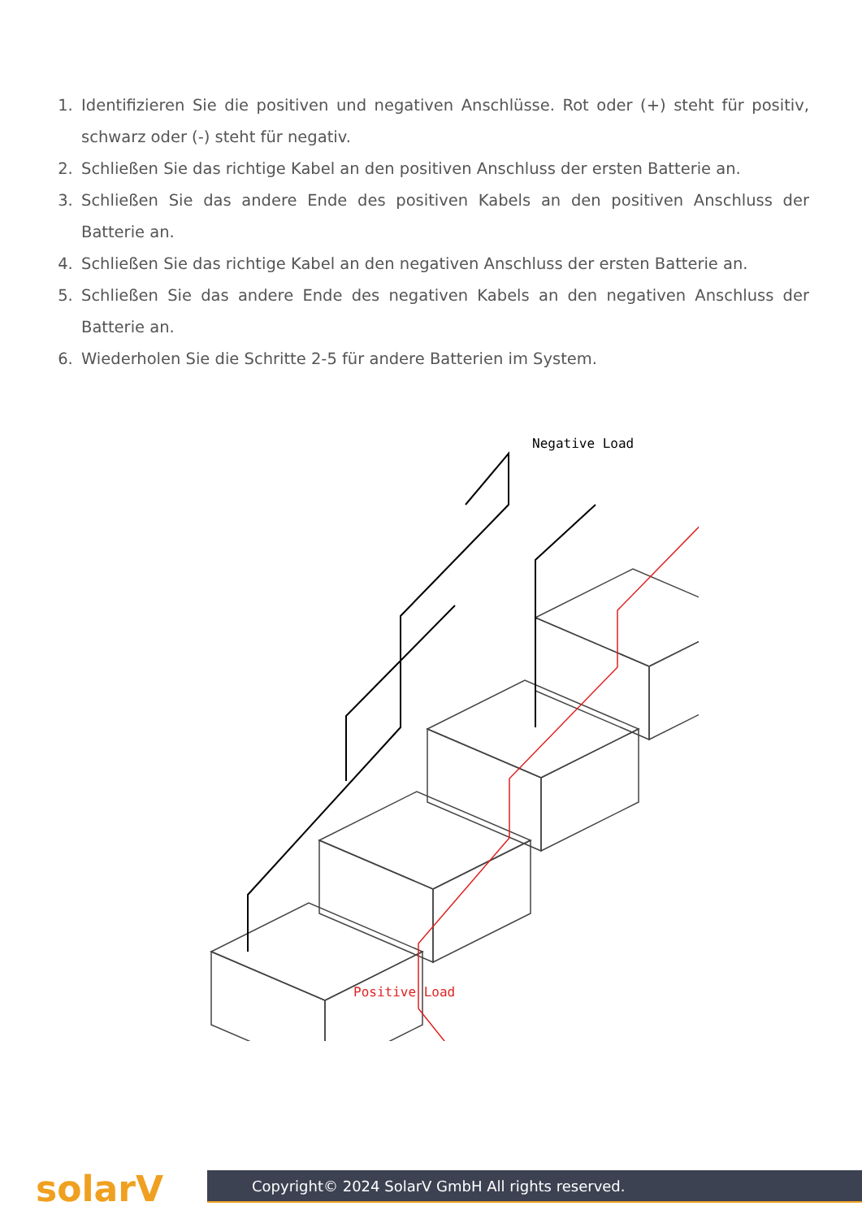1. Identifizieren Sie die positiven und negativen Anschlüsse. Rot oder (+) steht für positiv, schwarz oder (-) steht für negativ.
2. Schließen Sie das richtige Kabel an den positiven Anschluss der ersten Batterie an.
3. Schließen Sie das andere Ende des positiven Kabels an den positiven Anschluss der Batterie an.
4. Schließen Sie das richtige Kabel an den negativen Anschluss der ersten Batterie an.
5. Schließen Sie das andere Ende des negativen Kabels an den negativen Anschluss der Batterie an.
6. Wiederholen Sie die Schritte 2-5 für andere Batterien im System.
Negative Load
Positive Load
solarV Copyright© 2024 SolarV GmbH All rights reserved.